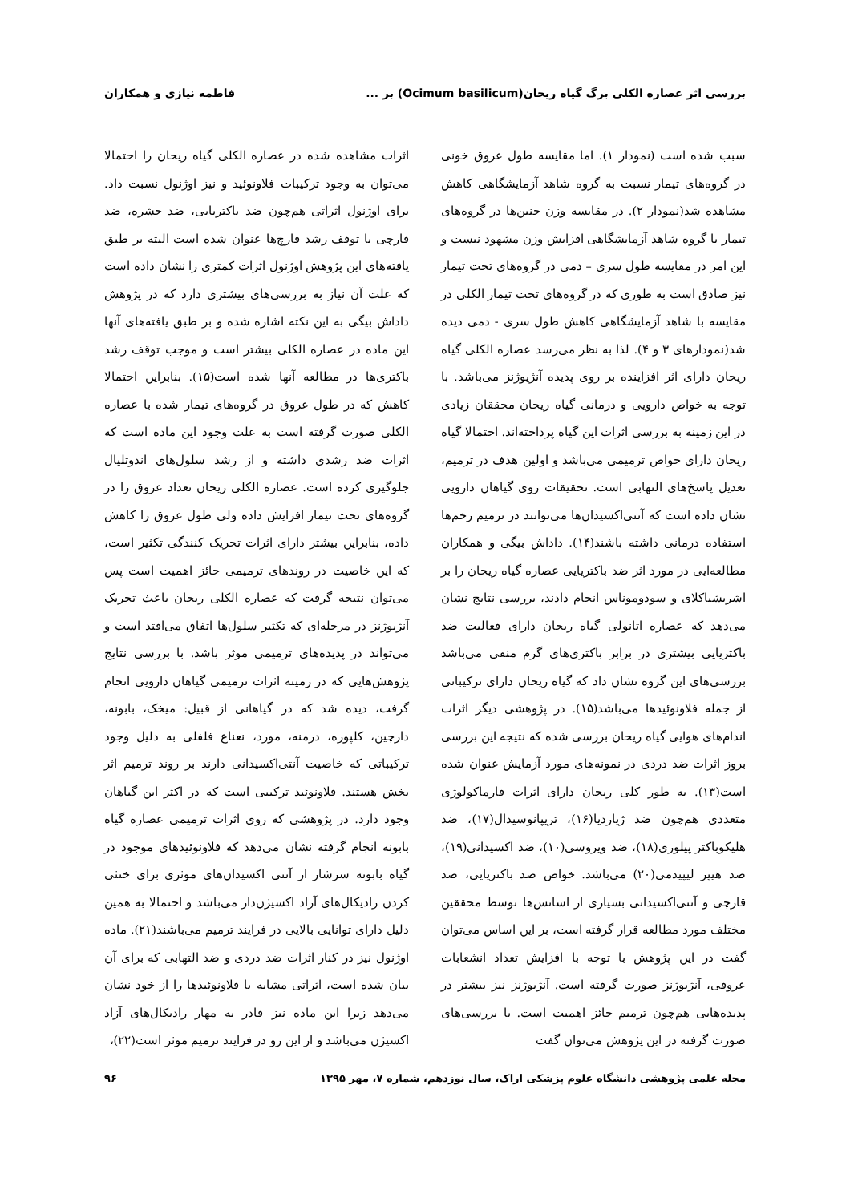بررسی اثر عصاره الکلی برگ گیاه ریحان(Ocimum basilicum) بر ... فاطمه نیازی و همکاران
سبب شده است (نمودار ۱). اما مقایسه طول عروق خونی در گروه‌های تیمار نسبت به گروه شاهد آزمایشگاهی کاهش مشاهده شد(نمودار ۲). در مقایسه وزن جنین‌ها در گروه‌های تیمار با گروه شاهد آزمایشگاهی افزایش وزن مشهود نیست و این امر در مقایسه طول سری – دمی در گروه‌های تحت تیمار نیز صادق است به طوری که در گروه‌های تحت تیمار الکلی در مقایسه با شاهد آزمایشگاهی کاهش طول سری - دمی دیده شد(نمودارهای ۳ و ۴). لذا به نظر می‌رسد عصاره الکلی گیاه ریحان دارای اثر افزاینده بر روی پدیده آنژیوژنز می‌باشد. با توجه به خواص دارویی و درمانی گیاه ریحان محققان زیادی در این زمینه به بررسی اثرات این گیاه پرداخته‌اند. احتمالا گیاه ریحان دارای خواص ترمیمی می‌باشد و اولین هدف در ترمیم، تعدیل پاسخ‌های التهابی است. تحقیقات روی گیاهان دارویی نشان داده است که آنتی‌اکسیدان‌ها می‌توانند در ترمیم زخم‌ها استفاده درمانی داشته باشند(۱۴). داداش بیگی و همکاران مطالعه‌ایی در مورد اثر ضد باکتریایی عصاره گیاه ریحان را بر اشریشیاکلای و سودوموناس انجام دادند، بررسی نتایج نشان می‌دهد که عصاره اتانولی گیاه ریحان دارای فعالیت ضد باکتریایی بیشتری در برابر باکتری‌های گرم منفی می‌باشد بررسی‌های این گروه نشان داد که گیاه ریحان دارای ترکیباتی از جمله فلاونوئیدها می‌باشد(۱۵). در پژوهشی دیگر اثرات اندام‌های هوایی گیاه ریحان بررسی شده که نتیجه این بررسی بروز اثرات ضد دردی در نمونه‌های مورد آزمایش عنوان شده است(۱۳). به طور کلی ریحان دارای اثرات فارماکولوژی متعددی هم‌چون ضد ژیاردیا(۱۶)، تریپانوسیدال(۱۷)، ضد هلیکوباکتر پیلوری(۱۸)، ضد ویروسی(۱۰)، ضد اکسیدانی(۱۹)، ضد هیپر لیپیدمی(۲۰) می‌باشد. خواص ضد باکتریایی، ضد قارچی و آنتی‌اکسیدانی بسیاری از اسانس‌ها توسط محققین مختلف مورد مطالعه قرار گرفته است، بر این اساس می‌توان گفت در این پژوهش با توجه با افزایش تعداد انشعابات عروقی، آنژیوژنز صورت گرفته است. آنژیوژنز نیز بیشتر در پدیده‌هایی هم‌چون ترمیم حائز اهمیت است. با بررسی‌های صورت گرفته در این پژوهش می‌توان گفت
اثرات مشاهده شده در عصاره الکلی گیاه ریحان را احتمالا می‌توان به وجود ترکیبات فلاونوئید و نیز اوژنول نسبت داد. برای اوژنول اثراتی هم‌چون ضد باکتریایی، ضد حشره، ضد قارچی یا توقف رشد قارچ‌ها عنوان شده است البته بر طبق یافته‌های این پژوهش اوژنول اثرات کمتری را نشان داده است که علت آن نیاز به بررسی‌های بیشتری دارد که در پژوهش داداش بیگی به این نکته اشاره شده و بر طبق یافته‌های آنها این ماده در عصاره الکلی بیشتر است و موجب توقف رشد باکتری‌ها در مطالعه آنها شده است(۱۵). بنابراین احتمالا کاهش که در طول عروق در گروه‌های تیمار شده با عصاره الکلی صورت گرفته است به علت وجود این ماده است که اثرات ضد رشدی داشته و از رشد سلول‌های اندوتلیال جلوگیری کرده است. عصاره الکلی ریحان تعداد عروق را در گروه‌های تحت تیمار افزایش داده ولی طول عروق را کاهش داده، بنابراین بیشتر دارای اثرات تحریک کنندگی تکثیر است، که این خاصیت در روندهای ترمیمی حائز اهمیت است پس می‌توان نتیجه گرفت که عصاره الکلی ریحان باعث تحریک آنژیوژنز در مرحله‌ای که تکثیر سلول‌ها اتفاق می‌افتد است و می‌تواند در پدیده‌های ترمیمی موثر باشد. با بررسی نتایج پژوهش‌هایی که در زمینه اثرات ترمیمی گیاهان دارویی انجام گرفت، دیده شد که در گیاهانی از قبیل: میخک، بابونه، دارچین، کلپوره، درمنه، مورد، نعناع فلفلی به دلیل وجود ترکیباتی که خاصیت آنتی‌اکسیدانی دارند بر روند ترمیم اثر بخش هستند. فلاونوئید ترکیبی است که در اکثر این گیاهان وجود دارد. در پژوهشی که روی اثرات ترمیمی عصاره گیاه بابونه انجام گرفته نشان می‌دهد که فلاونوئیدهای موجود در گیاه بابونه سرشار از آنتی اکسیدان‌های موثری برای خنثی کردن رادیکال‌های آزاد اکسیژن‌دار می‌باشد و احتمالا به همین دلیل دارای توانایی بالایی در فرایند ترمیم می‌باشند(۲۱). ماده اوژنول نیز در کنار اثرات ضد دردی و ضد التهابی که برای آن بیان شده است، اثراتی مشابه با فلاونوئیدها را از خود نشان می‌دهد زیرا این ماده نیز قادر به مهار رادیکال‌های آزاد اکسیژن می‌باشد و از این رو در فرایند ترمیم موثر است(۲۲)،
مجله علمی پژوهشی دانشگاه علوم پزشکی اراک، سال نوزدهم، شماره ۷، مهر ۱۳۹۵ ۹۶